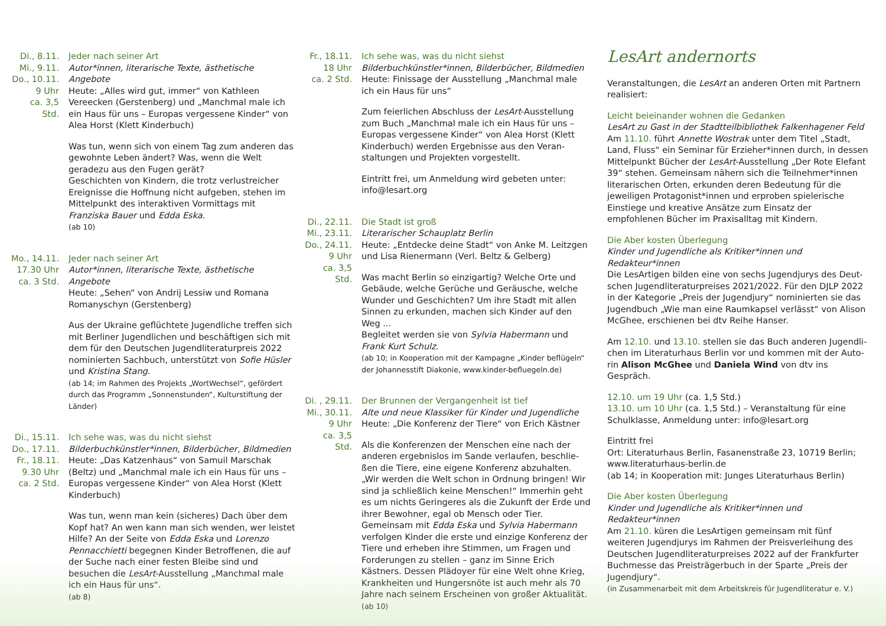Di., 8.11.
Mi., 9.11.
Do., 10.11.
9 Uhr
ca. 3,5 Std.
Jeder nach seiner Art
Autor*innen, literarische Texte, ästhetische Angebote
Heute: „Alles wird gut, immer“ von Kathleen Vereecken (Gerstenberg) und „Manchmal male ich ein Haus für uns – Europas vergessene Kinder“ von Alea Horst (Klett Kinderbuch)
Was tun, wenn sich von einem Tag zum anderen das gewohnte Leben ändert? Was, wenn die Welt geradezu aus den Fugen gerät?
Geschichten von Kindern, die trotz verlustreicher Ereignisse die Hoffnung nicht aufgeben, stehen im Mittelpunkt des interaktiven Vormittags mit Franziska Bauer und Edda Eska.
(ab 10)
Mo., 14.11.
17.30 Uhr
ca. 3 Std.
Jeder nach seiner Art
Autor*innen, literarische Texte, ästhetische Angebote
Heute: „Sehen“ von Andrij Lessiw und Romana Romanyschyn (Gerstenberg)
Aus der Ukraine geflüchtete Jugendliche treffen sich mit Berliner Jugendlichen und beschäftigen sich mit dem für den Deutschen Jugendliteratur­preis 2022 nominierten Sachbuch, unterstützt von Sofie Hüsler und Kristina Stang.
(ab 14; im Rahmen des Projekts „WortWechsel“, gefördert durch das Programm „Sonnenstunden“, Kulturstiftung der Länder)
Di., 15.11.
Do., 17.11.
Fr., 18.11.
9.30 Uhr
ca. 2 Std.
Ich sehe was, was du nicht siehst
Bilderbuchkünstler*innen, Bilderbücher, Bildmedien
Heute: „Das Katzenhaus“ von Samuil Marschak (Beltz) und „Manchmal male ich ein Haus für uns – Europas vergessene Kinder“ von Alea Horst (Klett Kinderbuch)
Was tun, wenn man kein (sicheres) Dach über dem Kopf hat? An wen kann man sich wenden, wer leistet Hilfe? An der Seite von Edda Eska und Lorenzo Pennacchietti begegnen Kinder Betroffenen, die auf der Suche nach einer festen Bleibe sind und besuchen die LesArt-Ausstellung „Manchmal male ich ein Haus für uns“.
(ab 8)
Fr., 18.11.
18 Uhr
ca. 2 Std.
Ich sehe was, was du nicht siehst
Bilderbuchkünstler*innen, Bilderbücher, Bildmedien
Heute: Finissage der Ausstellung „Manchmal male ich ein Haus für uns“
Zum feierlichen Abschluss der LesArt-Ausstellung zum Buch „Manchmal male ich ein Haus für uns – Europas vergessene Kinder“ von Alea Horst (Klett Kinderbuch) werden Ergebnisse aus den Veran­staltungen und Projekten vorgestellt.
Eintritt frei, um Anmeldung wird gebeten unter: info@lesart.org
Di., 22.11.
Mi., 23.11.
Do., 24.11.
9 Uhr
ca. 3,5 Std.
Die Stadt ist groß
Literarischer Schauplatz Berlin
Heute: „Entdecke deine Stadt“ von Anke M. Leitzgen und Lisa Rienermann (Verl. Beltz & Gelberg)
Was macht Berlin so einzigartig? Welche Orte und Gebäude, welche Gerüche und Geräusche, welche Wunder und Geschichten? Um ihre Stadt mit allen Sinnen zu erkunden, machen sich Kinder auf den Weg ...
Begleitet werden sie von Sylvia Habermann und Frank Kurt Schulz.
(ab 10; in Kooperation mit der Kampagne „Kinder beflügeln“ der Johannesstift Diakonie, www.kinder-befluegeln.de)
Di. , 29.11.
Mi., 30.11.
9 Uhr
ca. 3,5 Std.
Der Brunnen der Vergangenheit ist tief
Alte und neue Klassiker für Kinder und Jugendliche
Heute: „Die Konferenz der Tiere“ von Erich Kästner
Als die Konferenzen der Menschen eine nach der anderen ergebnislos im Sande verlaufen, beschlie­ßen die Tiere, eine eigene Konferenz abzuhalten. „Wir werden die Welt schon in Ordnung bringen! Wir sind ja schließlich keine Menschen!“ Immerhin geht es um nichts Geringeres als die Zukunft der Erde und ihrer Bewohner, egal ob Mensch oder Tier. Gemeinsam mit Edda Eska und Sylvia Habermann verfolgen Kinder die erste und einzige Konferenz der Tiere und erheben ihre Stimmen, um Fragen und Forderungen zu stellen – ganz im Sinne Erich Kästners. Dessen Plädoyer für eine Welt ohne Krieg, Krankheiten und Hungersnöte ist auch mehr als 70 Jahre nach seinem Erscheinen von großer Aktuali­tät. (ab 10)
LesArt andernorts
Veranstaltungen, die LesArt an anderen Orten mit Partnern realisiert:
Leicht beieinander wohnen die Gedanken
LesArt zu Gast in der Stadtteilbibliothek Falkenhagener Feld
Am 11.10. führt Annette Wostrak unter dem Titel „Stadt, Land, Fluss“ ein Seminar für Erzieher*innen durch, in dessen Mittelpunkt Bücher der LesArt-Ausstellung „Der Rote Elefant 39“ stehen. Gemeinsam nähern sich die Teilnehmer*innen literarischen Orten, erkunden deren Bedeutung für die jewei­ligen Protagonist*innen und erproben spielerische Einstiege und kreative Ansätze zum Einsatz der empfohlenen Bücher im Praxisalltag mit Kindern.
Die Aber kosten Überlegung
Kinder und Jugendliche als Kritiker*innen und Redakteur*innen
Die LesArtigen bilden eine von sechs Jugendjurys des Deut­schen Jugendliteraturpreises 2021/2022. Für den DJLP 2022 in der Kategorie „Preis der Jugendjury“ nominierten sie das Jugendbuch „Wie man eine Raumkapsel verlässt“ von Alison McGhee, erschienen bei dtv Reihe Hanser.
Am 12.10. und 13.10. stellen sie das Buch anderen Jugendli­chen im Literaturhaus Berlin vor und kommen mit der Auto­rin Alison McGhee und Daniela Wind von dtv ins Gespräch.
12.10. um 19 Uhr (ca. 1,5 Std.)
13.10. um 10 Uhr (ca. 1,5 Std.) – Veranstaltung für eine Schulklasse, Anmeldung unter: info@lesart.org
Eintritt frei
Ort: Literaturhaus Berlin, Fasanenstraße 23, 10719 Berlin; www.literaturhaus-berlin.de
(ab 14; in Kooperation mit: Junges Literaturhaus Berlin)
Die Aber kosten Überlegung
Kinder und Jugendliche als Kritiker*innen und Redakteur*innen
Am 21.10. küren die LesArtigen gemeinsam mit fünf weiteren Jugendjurys im Rahmen der Preisverleihung des Deutschen Jugendliteraturpreises 2022 auf der Frankfurter Buchmesse das Preisträgerbuch in der Sparte „Preis der Jugendjury“.
(in Zusammenarbeit mit dem Arbeitskreis für Jugendliteratur e. V.)